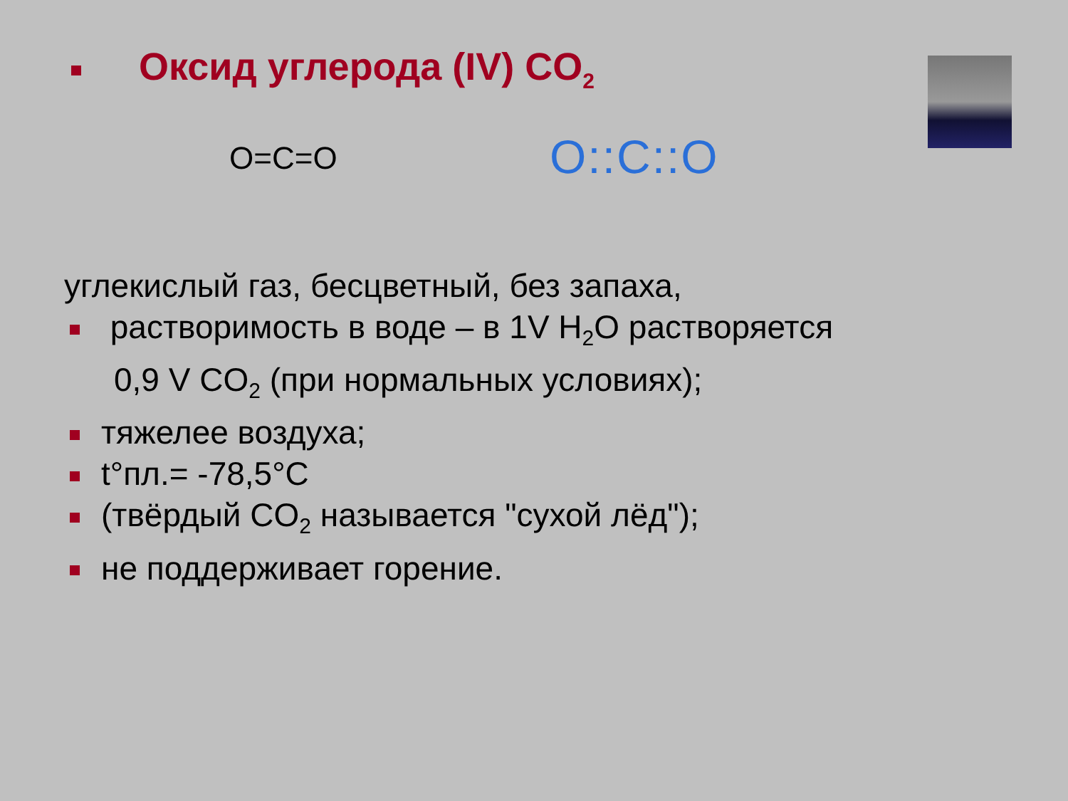Оксид углерода (IV) CO<sub>2</sub>
O=C=O O::C::O
углекислый газ, бесцветный, без запаха,
растворимость в воде – в 1V H<sub>2</sub>O растворяется
0,9 V CO<sub>2</sub> (при нормальных условиях);
тяжелее воздуха;
t°пл.= -78,5°C
(твёрдый CO<sub>2</sub> называется "сухой лёд");
не поддерживает горение.